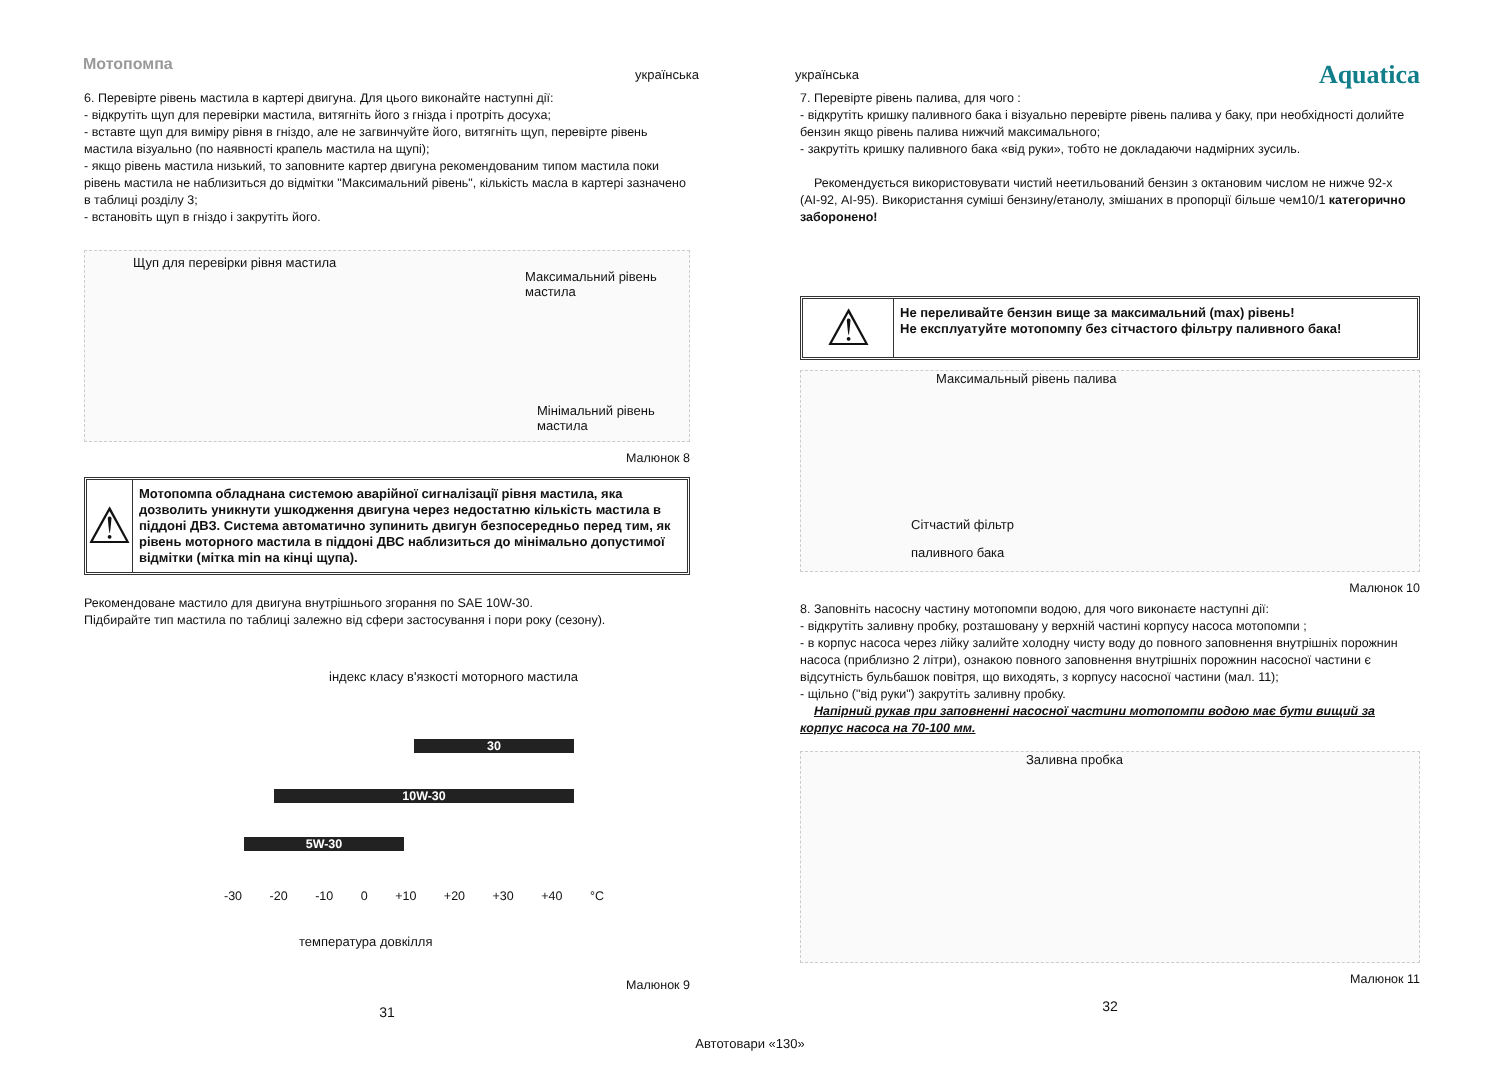Мотопомпа
українська
українська Aquatica
6. Перевірте рівень мастила в картері двигуна. Для цього виконайте наступні дії:
- відкрутіть щуп для перевірки мастила, витягніть його з гнізда і протріть досуха;
- вставте щуп для виміру рівня в гніздо, але не загвинчуйте його, витягніть щуп, перевірте рівень мастила візуально (по наявності крапель мастила на щупі);
- якщо рівень мастила низький, то заповните картер двигуна рекомендованим типом мастила поки рівень мастила не наблизиться до відмітки "Максимальний рівень", кількість масла в картері зазначено в таблиці розділу 3;
- встановіть щуп в гніздо і закрутіть його.
Щуп для перевірки рівня мастила
Максимальний рівень мастила
Мінімальний рівень мастила
Малюнок 8
⚠
Мотопомпа обладнана системою аварійної сигналізації рівня мастила, яка дозволить уникнути ушкодження двигуна через недостатню кількість мастила в піддоні ДВЗ. Система автоматично зупинить двигун безпосередньо перед тим, як рівень моторного мастила в піддоні ДВС наблизиться до мінімально допустимої відмітки (мітка min на кінці щупа).
Рекомендоване мастило для двигуна внутрішнього згорання по SAE 10W-30.
Підбирайте тип мастила по таблиці залежно від сфери застосування і пори року (сезону).
індекс класу в'язкості моторного мастила
30
10W-30
5W-30
-30 -20 -10 0 +10 +20 +30 +40 °C
температура довкілля
Малюнок 9
31
7. Перевірте рівень палива, для чого :
- відкрутіть кришку паливного бака і візуально перевірте рівень палива у баку, при необхідності долийте бензин якщо рівень палива нижчий максимального;
- закрутіть кришку паливного бака «від руки», тобто не докладаючи надмірних зусиль.
Рекомендується використовувати чистий неетильований бензин з октановим числом не нижче 92-х (АІ-92, АІ-95). Використання суміші бензину/етанолу, змішаних в пропорції більше чем10/1 категорично заборонено!
⚠
Не переливайте бензин вище за максимальний (max) рівень!
Не експлуатуйте мотопомпу без сітчастого фільтру паливного бака!
Максимальный рівень палива
Сітчастий фільтр
паливного бака
Малюнок 10
8. Заповніть насосну частину мотопомпи водою, для чого виконаєте наступні дії:
- відкрутіть заливну пробку, розташовану у верхній частині корпусу насоса мотопомпи ;
- в корпус насоса через лійку залийте холодну чисту воду до повного заповнення внутрішніх порожнин насоса (приблизно 2 літри), ознакою повного заповнення внутрішніх порожнин насосної частини є відсутність бульбашок повітря, що виходять, з корпусу насосної частини (мал. 11);
- щільно ("від руки") закрутіть заливну пробку.
Напірний рукав при заповненні насосної частини мотопомпи водою має бути вищий за корпус насоса на 70-100 мм.
Заливна пробка
Малюнок 11
32
Автотовари «130»